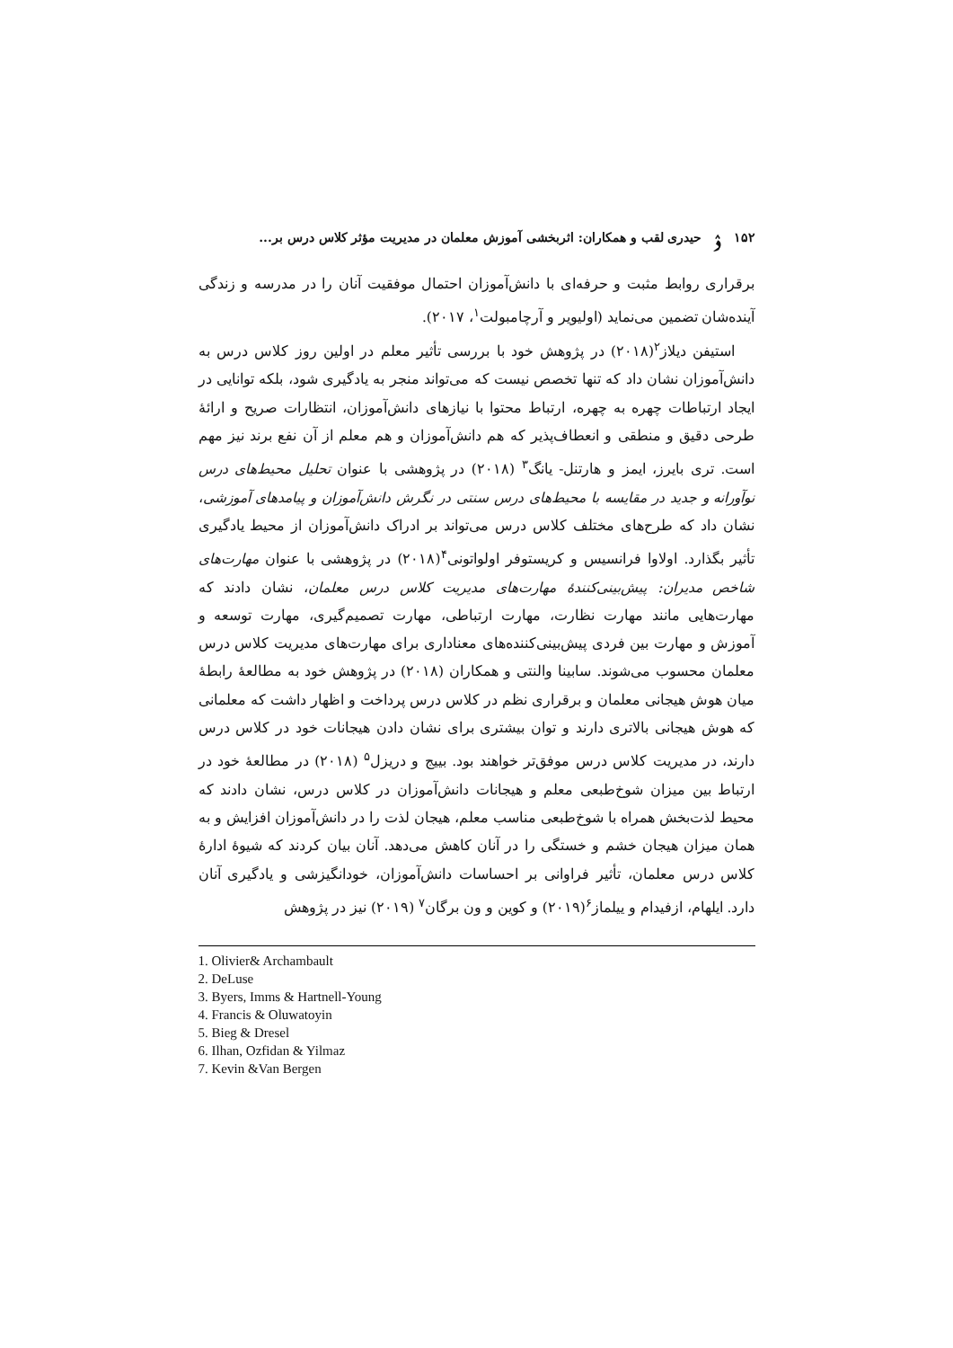۱۵۲ ۮ حیدری لقب و همکاران: اثربخشی آموزش معلمان در مدیریت مؤثر کلاس درس بر...
برقراری روابط مثبت و حرفه‌ای با دانش‌آموزان احتمال موفقیت آنان را در مدرسه و زندگی آینده‌شان تضمین می‌نماید (اولیویر و آرچامبولت<sup>۱</sup>، ۲۰۱۷).
استیفن دیلاز<sup>۲</sup>(۲۰۱۸) در پژوهش خود با بررسی تأثیر معلم در اولین روز کلاس درس به دانش‌آموزان نشان داد که تنها تخصص نیست که می‌تواند منجر به یادگیری شود، بلکه توانایی در ایجاد ارتباطات چهره به چهره، ارتباط محتوا با نیازهای دانش‌آموزان، انتظارات صریح و ارائهٔ طرحی دقیق و منطقی و انعطاف‌پذیر که هم دانش‌آموزان و هم معلم از آن نفع برند نیز مهم است. تری بایرز، ایمز و هارتنل- یانگ<sup>۳</sup> (۲۰۱۸) در پژوهشی با عنوان تحلیل محیط‌های درس نوآورانه و جدید در مقایسه با محیط‌های درس سنتی در نگرش دانش‌آموزان و پیامدهای آموزشی، نشان داد که طرح‌های مختلف کلاس درس می‌تواند بر ادراک دانش‌آموزان از محیط یادگیری تأثیر بگذارد. اولاوا فرانسیس و کریستوفر اولواتونی<sup>۴</sup>(۲۰۱۸) در پژوهشی با عنوان مهارت‌های شاخص مدیران: پیش‌بینی‌کنندهٔ مهارت‌های مدیریت کلاس درس معلمان، نشان دادند که مهارت‌هایی مانند مهارت نظارت، مهارت ارتباطی، مهارت تصمیم‌گیری، مهارت توسعه و آموزش و مهارت بین فردی پیش‌بینی‌کننده‌های معناداری برای مهارت‌های مدیریت کلاس درس معلمان محسوب می‌شوند. سابینا والنتی و همکاران (۲۰۱۸) در پژوهش خود به مطالعهٔ رابطهٔ میان هوش هیجانی معلمان و برقراری نظم در کلاس درس پرداخت و اظهار داشت که معلمانی که هوش هیجانی بالاتری دارند و توان بیشتری برای نشان دادن هیجانات خود در کلاس درس دارند، در مدیریت کلاس درس موفق‌تر خواهند بود. بییج و دریزل<sup>۵</sup> (۲۰۱۸) در مطالعهٔ خود در ارتباط بین میزان شوخ‌طبعی معلم و هیجانات دانش‌آموزان در کلاس درس، نشان دادند که محیط لذت‌بخش همراه با شوخ‌طبعی مناسب معلم، هیجان لذت را در دانش‌آموزان افزایش و به همان میزان هیجان خشم و خستگی را در آنان کاهش می‌دهد. آنان بیان کردند که شیوهٔ ادارهٔ کلاس درس معلمان، تأثیر فراوانی بر احساسات دانش‌آموزان، خودانگیزشی و یادگیری آنان دارد. ایلهام، ازفیدام و ییلماز<sup>۶</sup>(۲۰۱۹) و کوین و ون برگان<sup>۷</sup> (۲۰۱۹) نیز در پژوهش
1. Olivier& Archambault
2. DeLuse
3. Byers, Imms & Hartnell-Young
4. Francis & Oluwatoyin
5. Bieg & Dresel
6. Ilhan, Ozfidan & Yilmaz
7. Kevin &Van Bergen